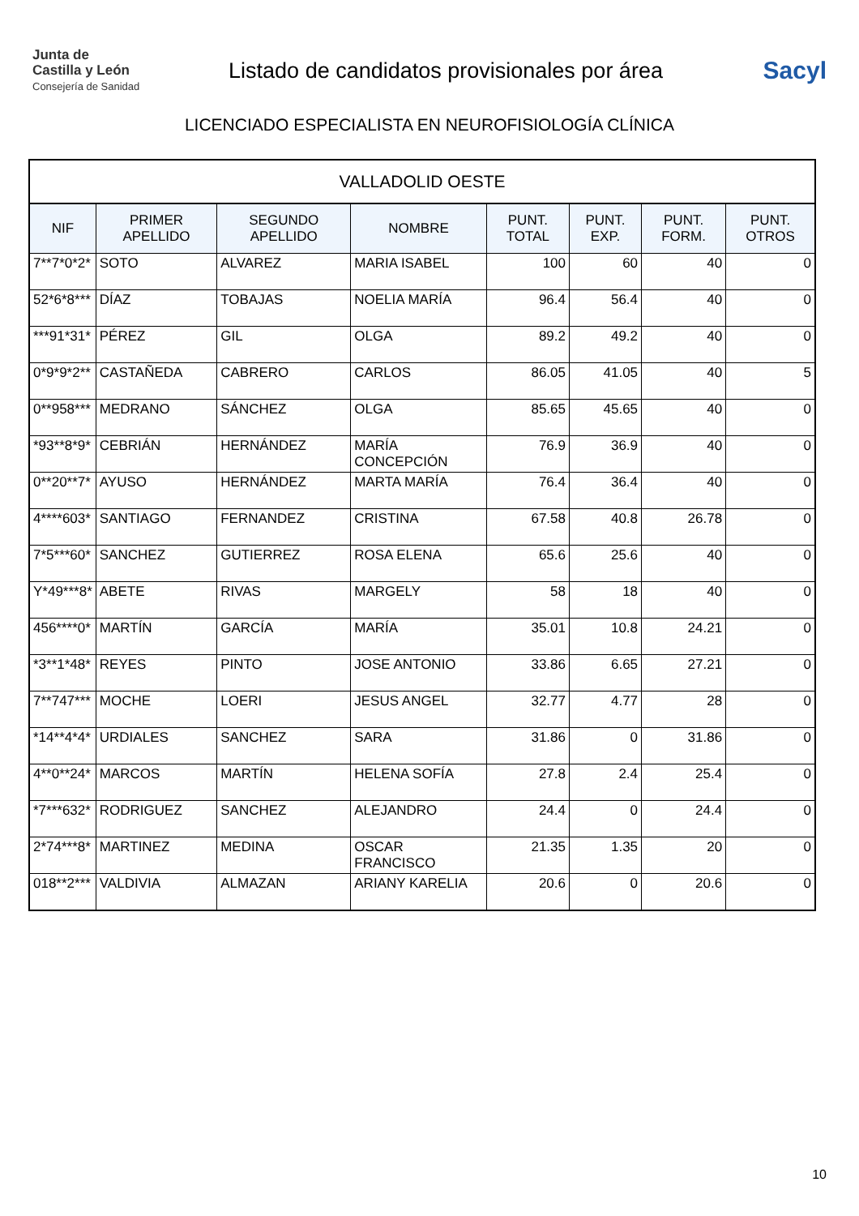Junta de
Castilla y León
Consejería de Sanidad
Listado de candidatos provisionales por área
Sacyl
LICENCIADO ESPECIALISTA EN NEUROFISIOLOGÍA CLÍNICA
| VALLADOLID OESTE | | | | | | | |
| NIF | PRIMER APELLIDO | SEGUNDO APELLIDO | NOMBRE | PUNT. TOTAL | PUNT. EXP. | PUNT. FORM. | PUNT. OTROS |
| 7**7*0*2* | SOTO | ALVAREZ | MARIA ISABEL | 100 | 60 | 40 | 0 |
| 52*6*8*** | DÍAZ | TOBAJAS | NOELIA MARÍA | 96.4 | 56.4 | 40 | 0 |
| ***91*31* | PÉREZ | GIL | OLGA | 89.2 | 49.2 | 40 | 0 |
| 0*9*9*2** | CASTAÑEDA | CABRERO | CARLOS | 86.05 | 41.05 | 40 | 5 |
| 0**958*** | MEDRANO | SÁNCHEZ | OLGA | 85.65 | 45.65 | 40 | 0 |
| *93**8*9* | CEBRIÁN | HERNÁNDEZ | MARÍA CONCEPCIÓN | 76.9 | 36.9 | 40 | 0 |
| 0**20**7* | AYUSO | HERNÁNDEZ | MARTA MARÍA | 76.4 | 36.4 | 40 | 0 |
| 4****603* | SANTIAGO | FERNANDEZ | CRISTINA | 67.58 | 40.8 | 26.78 | 0 |
| 7*5***60* | SANCHEZ | GUTIERREZ | ROSA ELENA | 65.6 | 25.6 | 40 | 0 |
| Y*49***8* | ABETE | RIVAS | MARGELY | 58 | 18 | 40 | 0 |
| 456****0* | MARTÍN | GARCÍA | MARÍA | 35.01 | 10.8 | 24.21 | 0 |
| *3**1*48* | REYES | PINTO | JOSE ANTONIO | 33.86 | 6.65 | 27.21 | 0 |
| 7**747*** | MOCHE | LOERI | JESUS ANGEL | 32.77 | 4.77 | 28 | 0 |
| *14**4*4* | URDIALES | SANCHEZ | SARA | 31.86 | 0 | 31.86 | 0 |
| 4**0**24* | MARCOS | MARTÍN | HELENA SOFÍA | 27.8 | 2.4 | 25.4 | 0 |
| *7***632* | RODRIGUEZ | SANCHEZ | ALEJANDRO | 24.4 | 0 | 24.4 | 0 |
| 2*74***8* | MARTINEZ | MEDINA | OSCAR FRANCISCO | 21.35 | 1.35 | 20 | 0 |
| 018**2*** | VALDIVIA | ALMAZAN | ARIANY KARELIA | 20.6 | 0 | 20.6 | 0 |
10